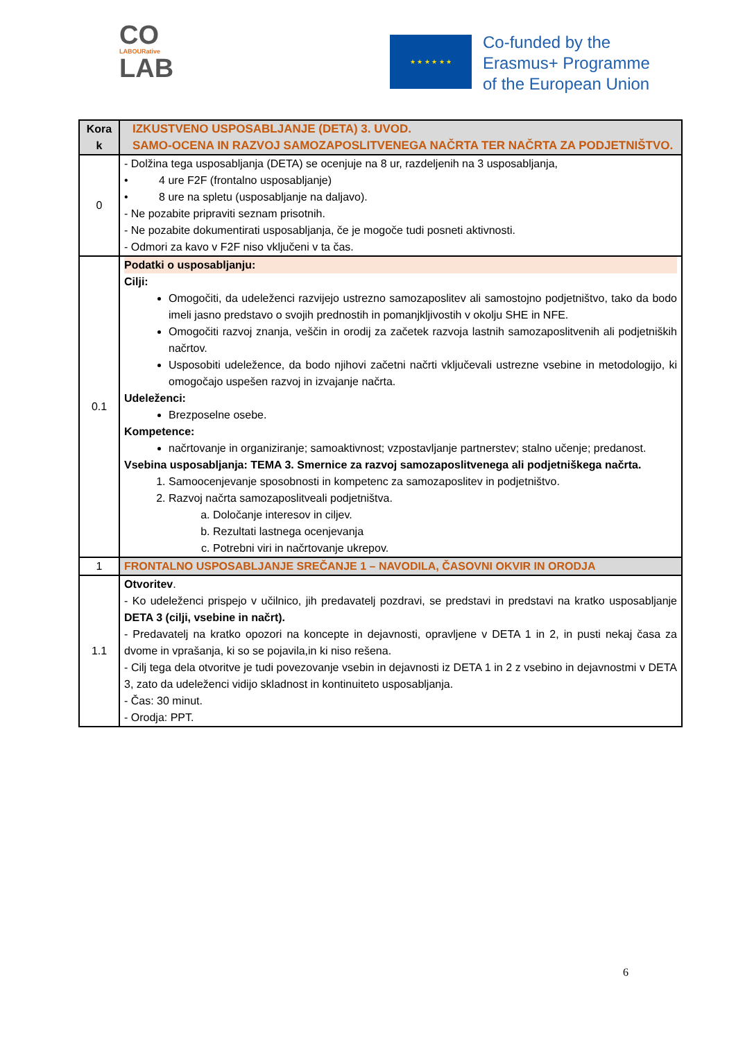CO
LABOURative
LAB
★ ★ ★ ★ ★ ★
Co-funded by the
Erasmus+ Programme
of the European Union
| Kora k | IZKUSTVENO USPOSABLJANJE (DETA) 3. UVOD. SAMO-OCENA IN RAZVOJ SAMOZAPOSLITVENEGA NAČRTA TER NAČRTA ZA PODJETNIŠTVO. |
| 0 | - Dolžina tega usposabljanja (DETA) se ocenjuje na 8 ur, razdeljenih na 3 usposabljanja, • 4 ure F2F (frontalno usposabljanje) • 8 ure na spletu (usposabljanje na daljavo). - Ne pozabite pripraviti seznam prisotnih. - Ne pozabite dokumentirati usposabljanja, če je mogoče tudi posneti aktivnosti. - Odmori za kavo v F2F niso vključeni v ta čas. |
| 0.1 | Podatki o usposabljanju: Cilji: Omogočiti, da udeleženci razvijejo ustrezno samozaposlitev ali samostojno podjetništvo, tako da bodo imeli jasno predstavo o svojih prednostih in pomanjkljivostih v okolju SHE in NFE. Omogočiti razvoj znanja, veščin in orodij za začetek razvoja lastnih samozaposlitvenih ali podjetniških načrtov. Usposobiti udeležence, da bodo njihovi začetni načrti vključevali ustrezne vsebine in metodologijo, ki omogočajo uspešen razvoj in izvajanje načrta. Udeleženci: Brezposelne osebe. Kompetence: načrtovanje in organiziranje; samoaktivnost; vzpostavljanje partnerstev; stalno učenje; predanost. Vsebina usposabljanja: TEMA 3. Smernice za razvoj samozaposlitvenega ali podjetniškega načrta. 1. Samoocenjevanje sposobnosti in kompetenc za samozaposlitev in podjetništvo. 2. Razvoj načrta samozaposlitveali podjetništva. a. Določanje interesov in ciljev. b. Rezultati lastnega ocenjevanja c. Potrebni viri in načrtovanje ukrepov. |
| 1 | FRONTALNO USPOSABLJANJE SREČANJE 1 – NAVODILA, ČASOVNI OKVIR IN ORODJA |
| 1.1 | Otvoritev . - Ko udeleženci prispejo v učilnico, jih predavatelj pozdravi, se predstavi in predstavi na kratko usposabljanje DETA 3 (cilji, vsebine in načrt). - Predavatelj na kratko opozori na koncepte in dejavnosti, opravljene v DETA 1 in 2, in pusti nekaj časa za dvome in vprašanja, ki so se pojavila,in ki niso rešena. - Cilj tega dela otvoritve je tudi povezovanje vsebin in dejavnosti iz DETA 1 in 2 z vsebino in dejavnostmi v DETA 3, zato da udeleženci vidijo skladnost in kontinuiteto usposabljanja. - Čas: 30 minut. - Orodja: PPT. |
6